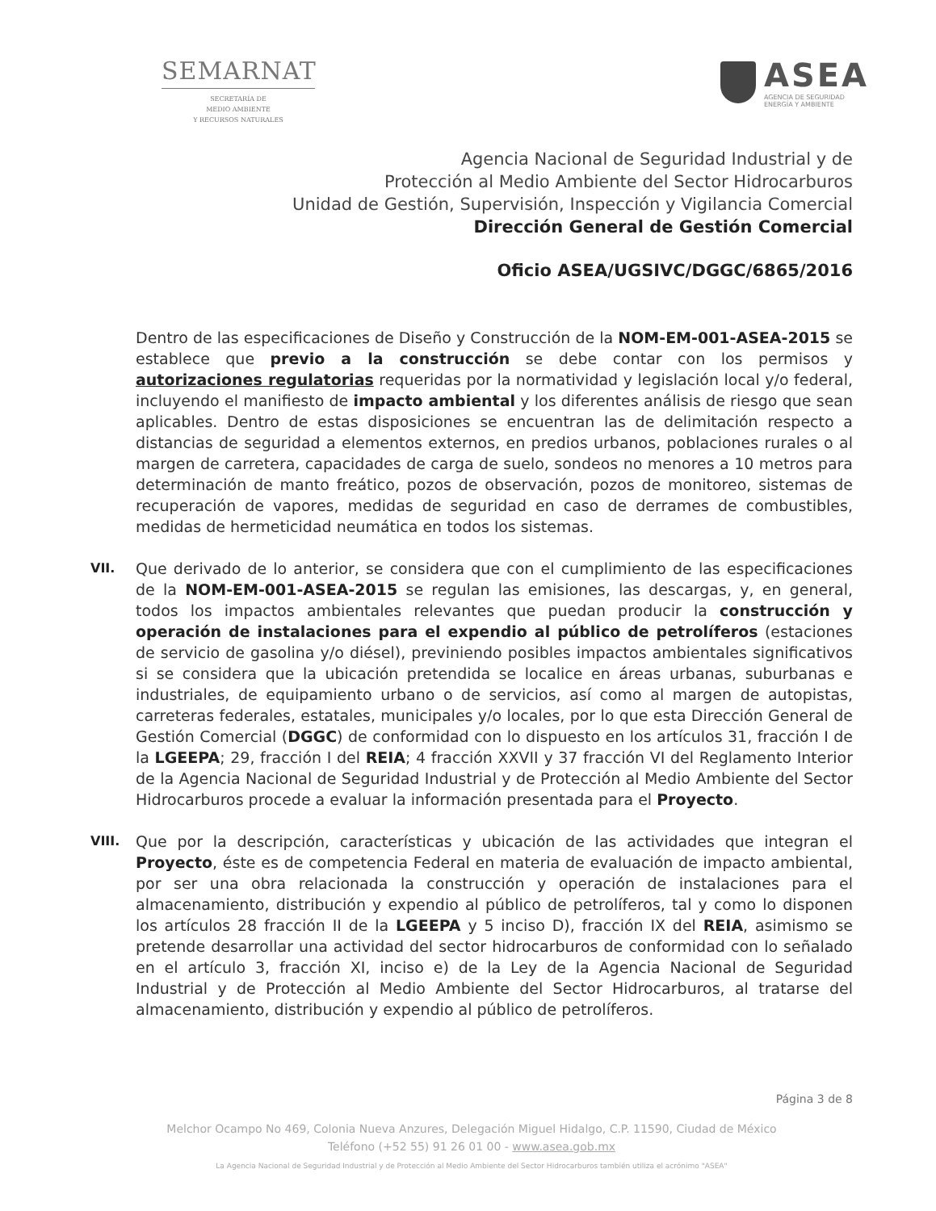SEMARNAT
SECRETARÍA DE
MEDIO AMBIENTE
Y RECURSOS NATURALES
ASEA
AGENCIA DE SEGURIDAD
ENERGÍA Y AMBIENTE
Agencia Nacional de Seguridad Industrial y de
Protección al Medio Ambiente del Sector Hidrocarburos
Unidad de Gestión, Supervisión, Inspección y Vigilancia Comercial
Dirección General de Gestión Comercial
Oficio ASEA/UGSIVC/DGGC/6865/2016
Dentro de las especificaciones de Diseño y Construcción de la NOM-EM-001-ASEA-2015 se establece que previo a la construcción se debe contar con los permisos y autorizaciones regulatorias requeridas por la normatividad y legislación local y/o federal, incluyendo el manifiesto de impacto ambiental y los diferentes análisis de riesgo que sean aplicables. Dentro de estas disposiciones se encuentran las de delimitación respecto a distancias de seguridad a elementos externos, en predios urbanos, poblaciones rurales o al margen de carretera, capacidades de carga de suelo, sondeos no menores a 10 metros para determinación de manto freático, pozos de observación, pozos de monitoreo, sistemas de recuperación de vapores, medidas de seguridad en caso de derrames de combustibles, medidas de hermeticidad neumática en todos los sistemas.
VII.
Que derivado de lo anterior, se considera que con el cumplimiento de las especificaciones de la NOM-EM-001-ASEA-2015 se regulan las emisiones, las descargas, y, en general, todos los impactos ambientales relevantes que puedan producir la construcción y operación de instalaciones para el expendio al público de petrolíferos (estaciones de servicio de gasolina y/o diésel), previniendo posibles impactos ambientales significativos si se considera que la ubicación pretendida se localice en áreas urbanas, suburbanas e industriales, de equipamiento urbano o de servicios, así como al margen de autopistas, carreteras federales, estatales, municipales y/o locales, por lo que esta Dirección General de Gestión Comercial (DGGC) de conformidad con lo dispuesto en los artículos 31, fracción I de la LGEEPA; 29, fracción I del REIA; 4 fracción XXVII y 37 fracción VI del Reglamento Interior de la Agencia Nacional de Seguridad Industrial y de Protección al Medio Ambiente del Sector Hidrocarburos procede a evaluar la información presentada para el Proyecto.
VIII.
Que por la descripción, características y ubicación de las actividades que integran el Proyecto, éste es de competencia Federal en materia de evaluación de impacto ambiental, por ser una obra relacionada la construcción y operación de instalaciones para el almacenamiento, distribución y expendio al público de petrolíferos, tal y como lo disponen los artículos 28 fracción II de la LGEEPA y 5 inciso D), fracción IX del REIA, asimismo se pretende desarrollar una actividad del sector hidrocarburos de conformidad con lo señalado en el artículo 3, fracción XI, inciso e) de la Ley de la Agencia Nacional de Seguridad Industrial y de Protección al Medio Ambiente del Sector Hidrocarburos, al tratarse del almacenamiento, distribución y expendio al público de petrolíferos.
Página 3 de 8
Melchor Ocampo No 469, Colonia Nueva Anzures, Delegación Miguel Hidalgo, C.P. 11590, Ciudad de México
Teléfono (+52 55) 91 26 01 00 - www.asea.gob.mx
La Agencia Nacional de Seguridad Industrial y de Protección al Medio Ambiente del Sector Hidrocarburos también utiliza el acrónimo "ASEA"